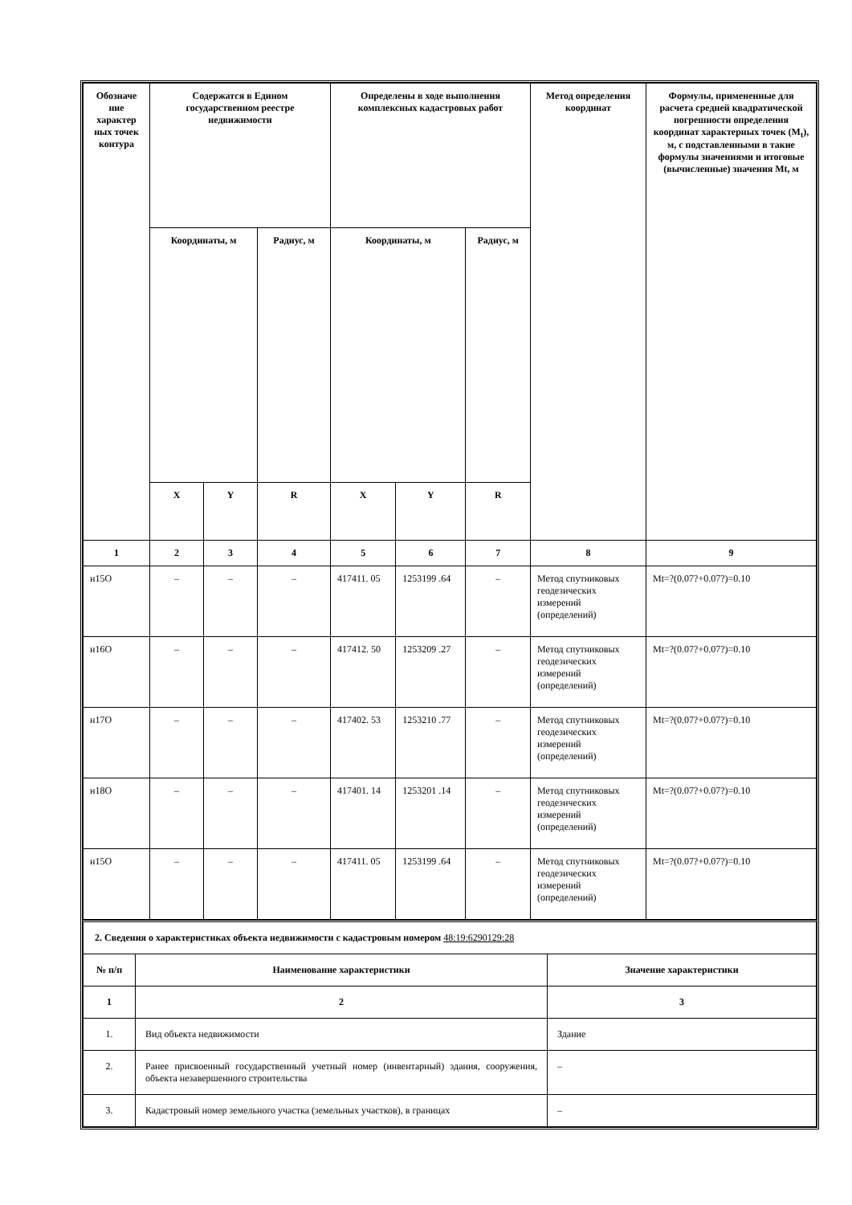| Обозначе ние характер ных точек контура | Содержатся в Едином государственном реестре недвижимости | | | Определены в ходе выполнения комплексных кадастровых работ | | | Метод определения координат | Формулы, примененные для расчета средней квадратической погрешности определения координат характерных точек (M<sub>t</sub>), м, с подставленными в такие формулы значениями и итоговые (вычисленные) значения Mt, м |
| --- | --- | --- | --- | --- | --- | --- | --- | --- |
| | Координаты, м | | Радиус, м | Координаты, м | | Радиус, м | | |
| | X | Y | R | X | Y | R | | |
| 1 | 2 | 3 | 4 | 5 | 6 | 7 | 8 | 9 |
| н15О | – | – | – | 417411. 05 | 1253199 .64 | – | Метод спутниковых геодезических измерений (определений) | Mt=?(0.07?+0.07?)=0.10 |
| н16О | – | – | – | 417412. 50 | 1253209 .27 | – | Метод спутниковых геодезических измерений (определений) | Mt=?(0.07?+0.07?)=0.10 |
| н17О | – | – | – | 417402. 53 | 1253210 .77 | – | Метод спутниковых геодезических измерений (определений) | Mt=?(0.07?+0.07?)=0.10 |
| н18О | – | – | – | 417401. 14 | 1253201 .14 | – | Метод спутниковых геодезических измерений (определений) | Mt=?(0.07?+0.07?)=0.10 |
| н15О | – | – | – | 417411. 05 | 1253199 .64 | – | Метод спутниковых геодезических измерений (определений) | Mt=?(0.07?+0.07?)=0.10 |
| 2. Сведения о характеристиках объекта недвижимости с кадастровым номером 48:19:6290129:28 | | |
| № п/п | Наименование характеристики | Значение характеристики |
| 1 | 2 | 3 |
| 1. | Вид объекта недвижимости | Здание |
| 2. | Ранее присвоенный государственный учетный номер (инвентарный) здания, сооружения, объекта незавершенного строительства | – |
| 3. | Кадастровый номер земельного участка (земельных участков), в границах | – |